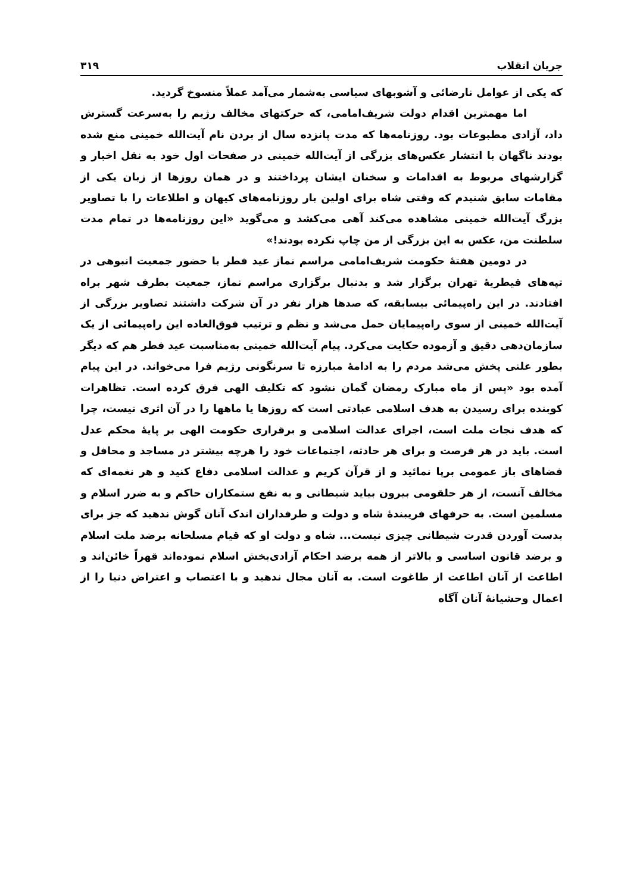جریان انقلاب ۳۱۹
که یکی از عوامل نارضائی و آشوبهای سیاسی به‌شمار می‌آمد عملاً منسوخ گردید.
اما مهمترین اقدام دولت شریف‌امامی، که حرکتهای مخالف رژیم را به‌سرعت گسترش داد، آزادی مطبوعات بود. روزنامه‌ها که مدت پانزده سال از بردن نام آیت‌الله خمینی منع شده بودند ناگهان با انتشار عکس‌های بزرگی از آیت‌الله خمینی در صفحات اول خود به نقل اخبار و گزارشهای مربوط به اقدامات و سخنان ایشان پرداختند و در همان روزها از زبان یکی از مقامات سابق شنیدم که وقتی شاه برای اولین بار روزنامه‌های کیهان و اطلاعات را با تصاویر بزرگ آیت‌الله خمینی مشاهده می‌کند آهی می‌کشد و می‌گوید «این روزنامه‌ها در تمام مدت سلطنت من، عکس به این بزرگی از من چاپ نکرده بودند!»
در دومین هفتهٔ حکومت شریف‌امامی مراسم نماز عید فطر با حضور جمعیت انبوهی در تپه‌های قیطریهٔ تهران برگزار شد و بدنبال برگزاری مراسم نماز، جمعیت بطرف شهر براه افتادند. در این راه‌پیمائی بیسابقه، که صدها هزار نفر در آن شرکت داشتند تصاویر بزرگی از آیت‌الله خمینی از سوی راه‌پیمایان حمل می‌شد و نظم و ترتیب فوق‌العاده این راه‌پیمائی از یک سازمان‌دهی دقیق و آزموده حکایت می‌کرد. پیام آیت‌الله خمینی به‌مناسبت عید فطر هم که دیگر بطور علنی پخش می‌شد مردم را به ادامهٔ مبارزه تا سرنگونی رژیم فرا می‌خواند. در این پیام آمده بود «پس از ماه مبارک رمضان گمان نشود که تکلیف الهی فرق کرده است. تظاهرات کوبنده برای رسیدن به هدف اسلامی عبادتی است که روزها یا ماهها را در آن اثری نیست، چرا که هدف نجات ملت است، اجرای عدالت اسلامی و برقراری حکومت الهی بر پایهٔ محکم عدل است. باید در هر فرصت و برای هر حادثه، اجتماعات خود را هرچه بیشتر در مساجد و محافل و فضاهای باز عمومی برپا نمائید و از قرآن کریم و عدالت اسلامی دفاع کنید و هر نغمه‌ای که مخالف آنست، از هر حلقومی بیرون بیاید شیطانی و به نفع ستمکاران حاکم و به ضرر اسلام و مسلمین است. به حرفهای فریبندهٔ شاه و دولت و طرفداران اندک آنان گوش ندهید که جز برای بدست آوردن قدرت شیطانی چیزی نیست... شاه و دولت او که قیام مسلحانه برضد ملت اسلام و برضد قانون اساسی و بالاتر از همه برضد احکام آزادی‌بخش اسلام نموده‌اند قهراً خائن‌اند و اطاعت از آنان اطاعت از طاغوت است. به آنان مجال ندهید و با اعتصاب و اعتراض دنیا را از اعمال وحشیانهٔ آنان آگاه